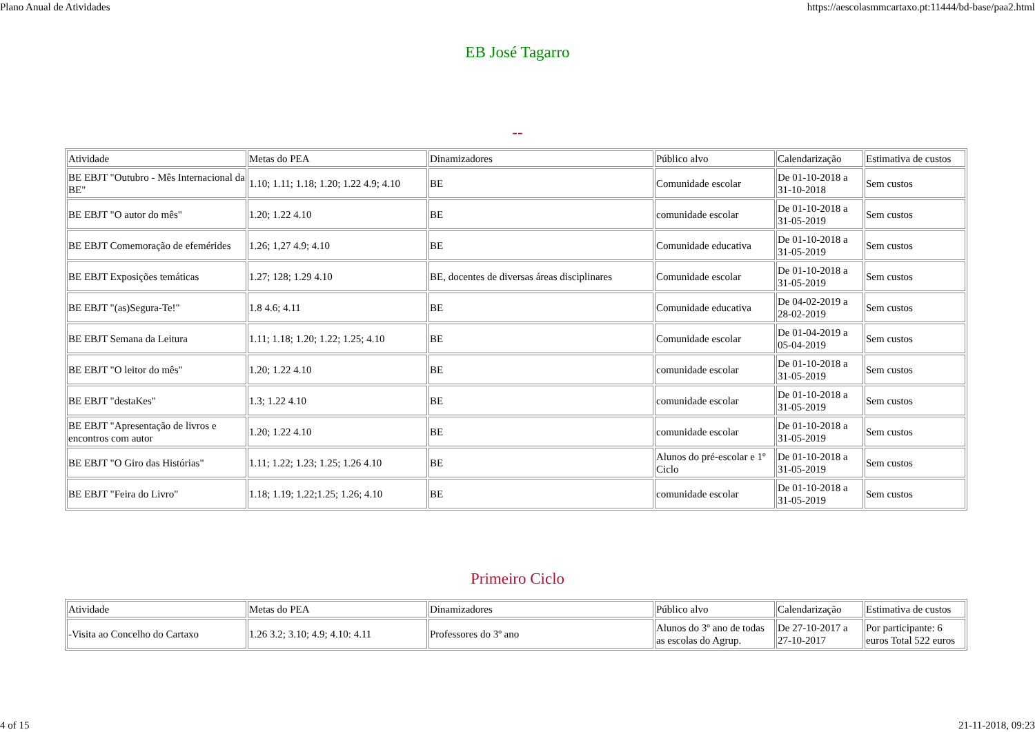Plano Anual de Atividades https://aescolasmmcartaxo.pt:11444/bd-base/paa2.html
EB José Tagarro
--
| Atividade | Metas do PEA | Dinamizadores | Público alvo | Calendarização | Estimativa de custos |
| BE EBJT "Outubro - Mês Internacional da BE" | 1.10; 1.11; 1.18; 1.20; 1.22 4.9; 4.10 | BE | Comunidade escolar | De 01-10-2018 a 31-10-2018 | Sem custos |
| BE EBJT "O autor do mês" | 1.20; 1.22 4.10 | BE | comunidade escolar | De 01-10-2018 a 31-05-2019 | Sem custos |
| BE EBJT Comemoração de efemérides | 1.26; 1,27 4.9; 4.10 | BE | Comunidade educativa | De 01-10-2018 a 31-05-2019 | Sem custos |
| BE EBJT Exposições temáticas | 1.27; 128; 1.29 4.10 | BE, docentes de diversas áreas disciplinares | Comunidade escolar | De 01-10-2018 a 31-05-2019 | Sem custos |
| BE EBJT "(as)Segura-Te!" | 1.8 4.6; 4.11 | BE | Comunidade educativa | De 04-02-2019 a 28-02-2019 | Sem custos |
| BE EBJT Semana da Leitura | 1.11; 1.18; 1.20; 1.22; 1.25; 4.10 | BE | Comunidade escolar | De 01-04-2019 a 05-04-2019 | Sem custos |
| BE EBJT "O leitor do mês" | 1.20; 1.22 4.10 | BE | comunidade escolar | De 01-10-2018 a 31-05-2019 | Sem custos |
| BE EBJT "destaKes" | 1.3; 1.22 4.10 | BE | comunidade escolar | De 01-10-2018 a 31-05-2019 | Sem custos |
| BE EBJT "Apresentação de livros e encontros com autor | 1.20; 1.22 4.10 | BE | comunidade escolar | De 01-10-2018 a 31-05-2019 | Sem custos |
| BE EBJT "O Giro das Histórias" | 1.11; 1.22; 1.23; 1.25; 1.26 4.10 | BE | Alunos do pré-escolar e 1º Ciclo | De 01-10-2018 a 31-05-2019 | Sem custos |
| BE EBJT "Feira do Livro" | 1.18; 1.19; 1.22;1.25; 1.26; 4.10 | BE | comunidade escolar | De 01-10-2018 a 31-05-2019 | Sem custos |
Primeiro Ciclo
| Atividade | Metas do PEA | Dinamizadores | Público alvo | Calendarização | Estimativa de custos |
| -Visita ao Concelho do Cartaxo | 1.26 3.2; 3.10; 4.9; 4.10: 4.11 | Professores do 3º ano | Alunos do 3º ano de todas as escolas do Agrup. | De 27-10-2017 a 27-10-2017 | Por participante: 6 euros Total 522 euros |
4 of 15 21-11-2018, 09:23